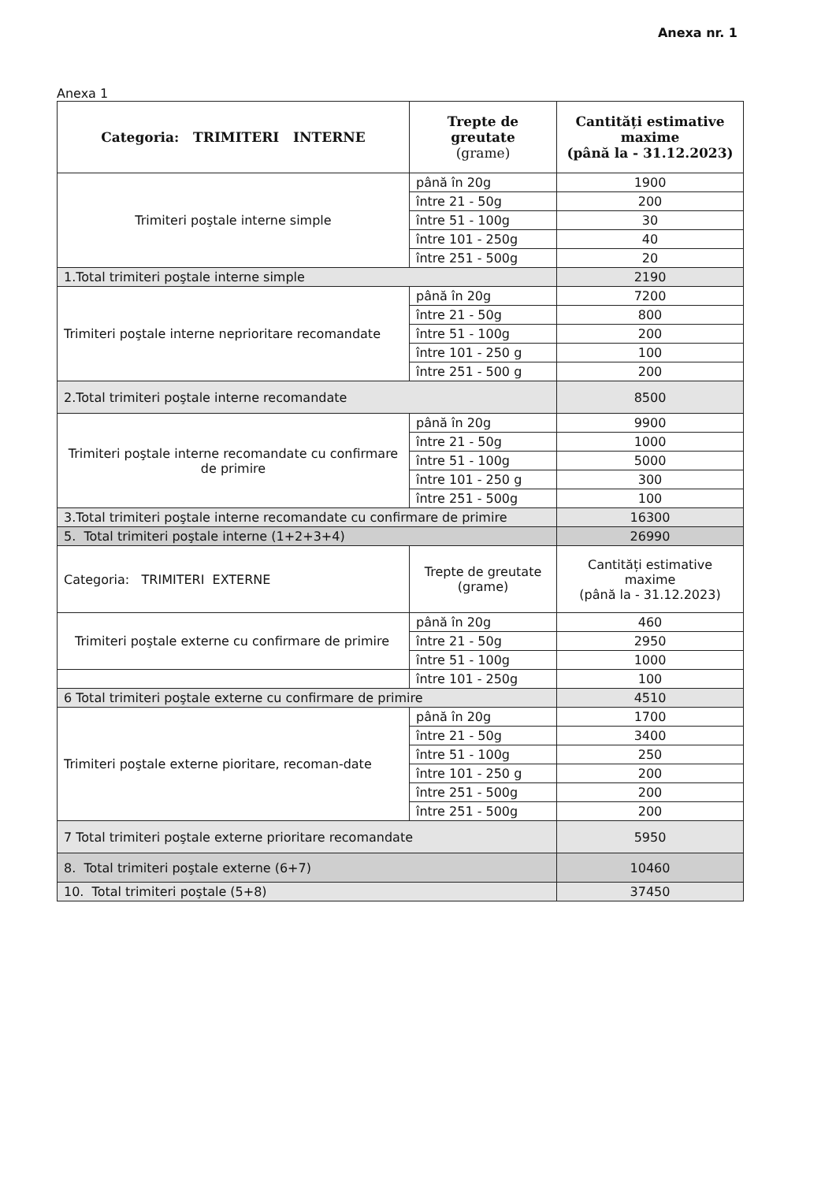Anexa nr. 1
Anexa 1
| Categoria: TRIMITERI INTERNE | Trepte de greutate (grame) | Cantități estimative maxime (până la - 31.12.2023) |
| --- | --- | --- |
| Trimiteri poştale interne simple | până în 20g | 1900 |
| | între 21 - 50g | 200 |
| | între 51 - 100g | 30 |
| | între 101 - 250g | 40 |
| | între 251 - 500g | 20 |
| 1.Total trimiteri poştale interne simple | | 2190 |
| Trimiteri poştale interne neprioritare recomandate | până în 20g | 7200 |
| | între 21 - 50g | 800 |
| | între 51 - 100g | 200 |
| | între 101 - 250 g | 100 |
| | între 251 - 500 g | 200 |
| 2.Total trimiteri poştale interne recomandate | | 8500 |
| Trimiteri poştale interne recomandate cu confirmare de primire | până în 20g | 9900 |
| | între 21 - 50g | 1000 |
| | între 51 - 100g | 5000 |
| | între 101 - 250 g | 300 |
| | între 251 - 500g | 100 |
| 3.Total trimiteri poştale interne recomandate cu confirmare de primire | | 16300 |
| 5. Total trimiteri poştale interne (1+2+3+4) | | 26990 |
| Categoria: TRIMITERI EXTERNE | Trepte de greutate (grame) | Cantități estimative maxime (până la - 31.12.2023) |
| Trimiteri poştale externe cu confirmare de primire | până în 20g | 460 |
| | între 21 - 50g | 2950 |
| | între 51 - 100g | 1000 |
| | între 101 - 250g | 100 |
| 6 Total trimiteri poştale externe cu confirmare de primire | | 4510 |
| Trimiteri poştale externe pioritare, recoman-date | până în 20g | 1700 |
| | între 21 - 50g | 3400 |
| | între 51 - 100g | 250 |
| | între 101 - 250 g | 200 |
| | între 251 - 500g | 200 |
| | între 251 - 500g | 200 |
| 7 Total trimiteri poştale externe prioritare recomandate | | 5950 |
| 8. Total trimiteri poştale externe (6+7) | | 10460 |
| 10. Total trimiteri poştale (5+8) | | 37450 |